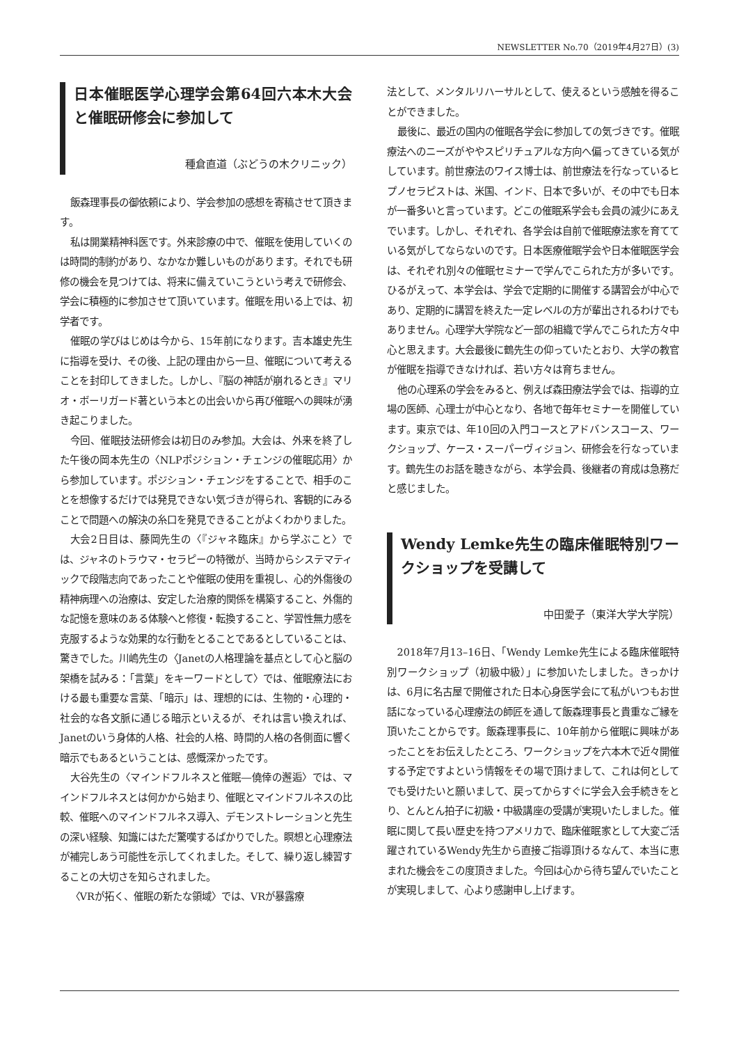NEWSLETTER No.70（2019年4月27日）(3)
日本催眠医学心理学会第64回六本木大会と催眠研修会に参加して
種倉直道（ぶどうの木クリニック）
飯森理事長の御依頼により、学会参加の感想を寄稿させて頂きます。
私は開業精神科医です。外来診療の中で、催眠を使用していくのは時間的制約があり、なかなか難しいものがあります。それでも研修の機会を見つけては、将来に備えていこうという考えで研修会、学会に積極的に参加させて頂いています。催眠を用いる上では、初学者です。
催眠の学びはじめは今から、15年前になります。吉本雄史先生に指導を受け、その後、上記の理由から一旦、催眠について考えることを封印してきました。しかし、『脳の神話が崩れるとき』マリオ・ボーリガード著という本との出会いから再び催眠への興味が湧き起こりました。
今回、催眠技法研修会は初日のみ参加。大会は、外来を終了した午後の岡本先生の〈NLPポジション・チェンジの催眠応用〉から参加しています。ポジション・チェンジをすることで、相手のことを想像するだけでは発見できない気づきが得られ、客観的にみることで問題への解決の糸口を発見できることがよくわかりました。
大会2日目は、藤岡先生の〈『ジャネ臨床』から学ぶこと〉では、ジャネのトラウマ・セラピーの特徴が、当時からシステマティックで段階志向であったことや催眠の使用を重視し、心的外傷後の精神病理への治療は、安定した治療的関係を構築すること、外傷的な記憶を意味のある体験へと修復・転換すること、学習性無力感を克服するような効果的な行動をとることであるとしていることは、驚きでした。川嶋先生の〈Janetの人格理論を基点として心と脳の架橋を試みる：「言葉」をキーワードとして〉では、催眠療法における最も重要な言葉、「暗示」は、理想的には、生物的・心理的・社会的な各文脈に通じる暗示といえるが、それは言い換えれば、Janetのいう身体的人格、社会的人格、時間的人格の各側面に響く暗示でもあるということは、感慨深かったです。
大谷先生の〈マインドフルネスと催眠―僥倖の邂逅〉では、マインドフルネスとは何かから始まり、催眠とマインドフルネスの比較、催眠へのマインドフルネス導入、デモンストレーションと先生の深い経験、知識にはただ驚嘆するばかりでした。瞑想と心理療法が補完しあう可能性を示してくれました。そして、繰り返し練習することの大切さを知らされました。
〈VRが拓く、催眠の新たな領域〉では、VRが暴露療
法として、メンタルリハーサルとして、使えるという感触を得ることができました。
最後に、最近の国内の催眠各学会に参加しての気づきです。催眠療法へのニーズがややスピリチュアルな方向へ偏ってきている気がしています。前世療法のワイス博士は、前世療法を行なっているヒプノセラピストは、米国、インド、日本で多いが、その中でも日本が一番多いと言っています。どこの催眠系学会も会員の減少にあえでいます。しかし、それぞれ、各学会は自前で催眠療法家を育てている気がしてならないのです。日本医療催眠学会や日本催眠医学会は、それぞれ別々の催眠セミナーで学んでこられた方が多いです。ひるがえって、本学会は、学会で定期的に開催する講習会が中心であり、定期的に講習を終えた一定レベルの方が輩出されるわけでもありません。心理学大学院など一部の組織で学んでこられた方々中心と思えます。大会最後に鶴先生の仰っていたとおり、大学の教官が催眠を指導できなければ、若い方々は育ちません。
他の心理系の学会をみると、例えば森田療法学会では、指導的立場の医師、心理士が中心となり、各地で毎年セミナーを開催しています。東京では、年10回の入門コースとアドバンスコース、ワークショップ、ケース・スーパーヴィジョン、研修会を行なっています。鶴先生のお話を聴きながら、本学会員、後継者の育成は急務だと感じました。
Wendy Lemke先生の臨床催眠特別ワークショップを受講して
中田愛子（東洋大学大学院）
2018年7月13–16日、「Wendy Lemke先生による臨床催眠特別ワークショップ（初級中級）」に参加いたしました。きっかけは、6月に名古屋で開催された日本心身医学会にて私がいつもお世話になっている心理療法の師匠を通して飯森理事長と貴重なご縁を頂いたことからです。飯森理事長に、10年前から催眠に興味があったことをお伝えしたところ、ワークショップを六本木で近々開催する予定ですよという情報をその場で頂けまして、これは何としてでも受けたいと願いまして、戻ってからすぐに学会入会手続きをとり、とんとん拍子に初級・中級講座の受講が実現いたしました。催眠に関して長い歴史を持つアメリカで、臨床催眠家として大変ご活躍されているWendy先生から直接ご指導頂けるなんて、本当に恵まれた機会をこの度頂きました。今回は心から待ち望んでいたことが実現しまして、心より感謝申し上げます。